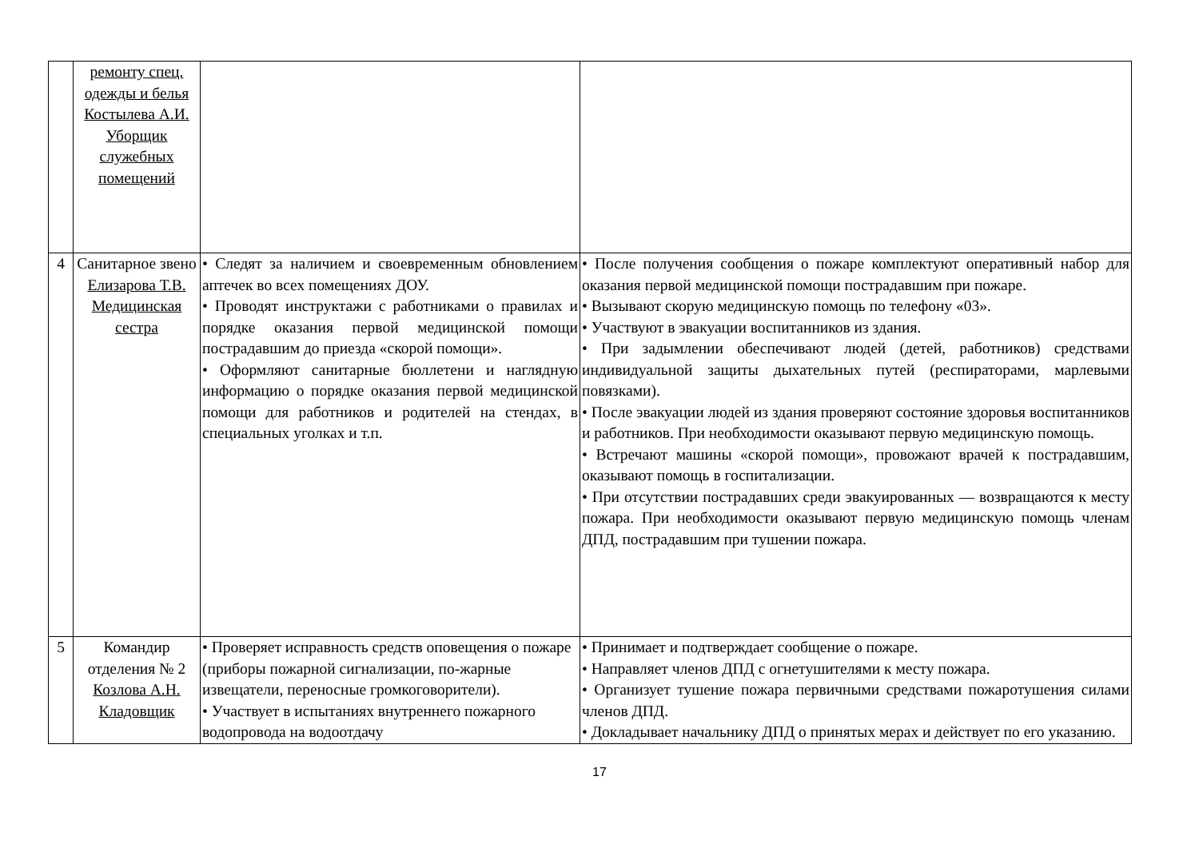| | ремонту спец. одежды и белья Костылева А.И. Уборщик служебных помещений | | |
| 4 | Санитарное звено Елизарова Т.В. Медицинская сестра | • Следят за наличием и своевременным обновлением аптечек во всех помещениях ДОУ. • Проводят инструктажи с работниками о правилах и порядке оказания первой медицинской помощи пострадавшим до приезда «скорой помощи». • Оформляют санитарные бюллетени и наглядную информацию о порядке оказания первой медицинской помощи для работников и родителей на стендах, в специальных уголках и т.п. | • После получения сообщения о пожаре комплектуют оперативный набор для оказания первой медицинской помощи пострадавшим при пожаре. • Вызывают скорую медицинскую помощь по телефону «03». • Участвуют в эвакуации воспитанников из здания. • При задымлении обеспечивают людей (детей, работников) средствами индивидуальной защиты дыхательных путей (респираторами, марлевыми повязками). • После эвакуации людей из здания проверяют состояние здоровья воспитанников и работников. При необходимости оказывают первую медицинскую помощь. • Встречают машины «скорой помощи», провожают врачей к пострадавшим, оказывают помощь в госпитализации. • При отсутствии пострадавших среди эвакуированных — возвращаются к месту пожара. При необходимости оказывают первую медицинскую помощь членам ДПД, пострадавшим при тушении пожара. |
| 5 | Командир отделения № 2 Козлова А.Н. Кладовщик | • Проверяет исправность средств оповещения о пожаре (приборы пожарной сигнализации, по-жарные извещатели, переносные громкоговорители). • Участвует в испытаниях внутреннего пожарного водопровода на водоотдачу | • Принимает и подтверждает сообщение о пожаре. • Направляет членов ДПД с огнетушителями к месту пожара. • Организует тушение пожара первичными средствами пожаротушения силами членов ДПД. • Докладывает начальнику ДПД о принятых мерах и действует по его указанию. |
17